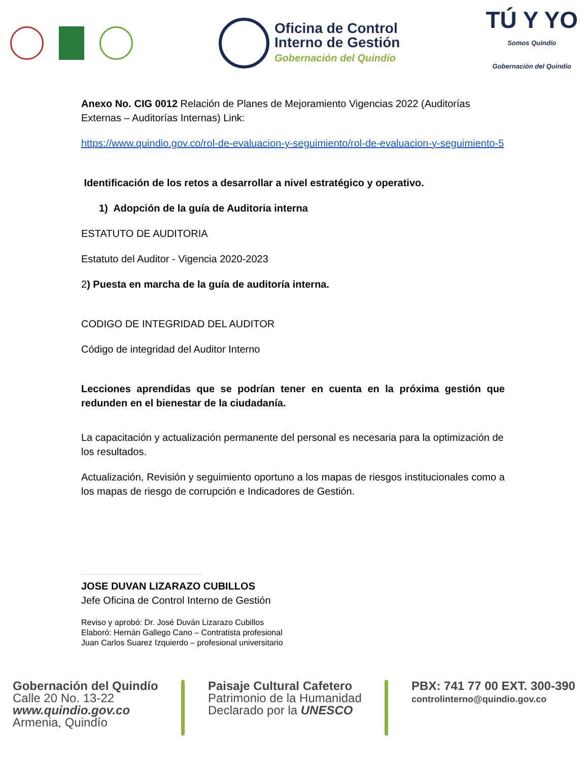Oficina de Control
Interno de Gestión
Gobernación del Quindío
TÚ Y YO
Somos Quindío
Gobernación del Quindío
Anexo No. CIG 0012 Relación de Planes de Mejoramiento Vigencias 2022 (Auditorías Externas – Auditorías Internas) Link:
https://www.quindio.gov.co/rol-de-evaluacion-y-seguimiento/rol-de-evaluacion-y-seguimiento-5
Identificación de los retos a desarrollar a nivel estratégico y operativo.
1) Adopción de la guía de Auditoria interna
ESTATUTO DE AUDITORIA
Estatuto del Auditor - Vigencia 2020-2023
2) Puesta en marcha de la guía de auditoría interna.
CODIGO DE INTEGRIDAD DEL AUDITOR
Código de integridad del Auditor Interno
Lecciones aprendidas que se podrían tener en cuenta en la próxima gestión que redunden en el bienestar de la ciudadanía.
La capacitación y actualización permanente del personal es necesaria para la optimización de los resultados.
Actualización, Revisión y seguimiento oportuno a los mapas de riesgos institucionales como a los mapas de riesgo de corrupción e Indicadores de Gestión.
JOSE DUVAN LIZARAZO CUBILLOS
Jefe Oficina de Control Interno de Gestión
Reviso y aprobó: Dr. José Duván Lizarazo Cubillos
Elaboró: Hernán Gallego Cano – Contratista profesional
Juan Carlos Suarez Izquierdo – profesional universitario
Gobernación del Quindío
Calle 20 No. 13-22
www.quindio.gov.co
Armenia, Quindío
Paisaje Cultural Cafetero
Patrimonio de la Humanidad
Declarado por la UNESCO
PBX: 741 77 00 EXT. 300-390
controlinterno@quindio.gov.co